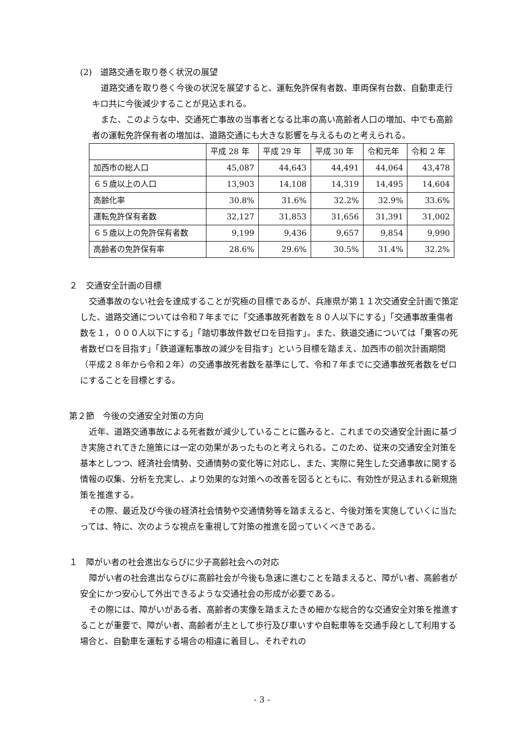(2)　道路交通を取り巻く状況の展望
道路交通を取り巻く今後の状況を展望すると、運転免許保有者数、車両保有台数、自動車走行キロ共に今後減少することが見込まれる。
また、このような中、交通死亡事故の当事者となる比率の高い高齢者人口の増加、中でも高齢者の運転免許保有者の増加は、道路交通にも大きな影響を与えるものと考えられる。
| | 平成 28 年 | 平成 29 年 | 平成 30 年 | 令和元年 | 令和 2 年 |
| 加西市の総人口 | 45,087 | 44,643 | 44,491 | 44,064 | 43,478 |
| ６５歳以上の人口 | 13,903 | 14,108 | 14,319 | 14,495 | 14,604 |
| 高齢化率 | 30.8% | 31.6% | 32.2% | 32.9% | 33.6% |
| 運転免許保有者数 | 32,127 | 31,853 | 31,656 | 31,391 | 31,002 |
| ６５歳以上の免許保有者数 | 9,199 | 9,436 | 9,657 | 9,854 | 9,990 |
| 高齢者の免許保有率 | 28.6% | 29.6% | 30.5% | 31.4% | 32.2% |
２　交通安全計画の目標
交通事故のない社会を達成することが究極の目標であるが、兵庫県が第１１次交通安全計画で策定した、道路交通については令和７年までに「交通事故死者数を８０人以下にする」「交通事故重傷者数を１，０００人以下にする」「踏切事故件数ゼロを目指す」。また、鉄道交通については「乗客の死者数ゼロを目指す」「鉄道運転事故の減少を目指す」という目標を踏まえ、加西市の前次計画期間（平成２８年から令和２年）の交通事故死者数を基準にして、令和７年までに交通事故死者数をゼロにすることを目標とする。
第２節　今後の交通安全対策の方向
近年、道路交通事故による死者数が減少していることに鑑みると、これまでの交通安全計画に基づき実施されてきた施策には一定の効果があったものと考えられる。このため、従来の交通安全対策を基本としつつ、経済社会情勢、交通情勢の変化等に対応し、また、実際に発生した交通事故に関する情報の収集、分析を充実し、より効果的な対策への改善を図るとともに、有効性が見込まれる新規施策を推進する。
その際、最近及び今後の経済社会情勢や交通情勢等を踏まえると、今後対策を実施していくに当たっては、特に、次のような視点を重視して対策の推進を図っていくべきである。
１　障がい者の社会進出ならびに少子高齢社会への対応
障がい者の社会進出ならびに高齢社会が今後も急速に進むことを踏まえると、障がい者、高齢者が安全にかつ安心して外出できるような交通社会の形成が必要である。
その際には、障がいがある者、高齢者の実像を踏まえたきめ細かな総合的な交通安全対策を推進することが重要で、障がい者、高齢者が主として歩行及び車いすや自転車等を交通手段として利用する場合と、自動車を運転する場合の相違に着目し、それぞれの
- 3 -